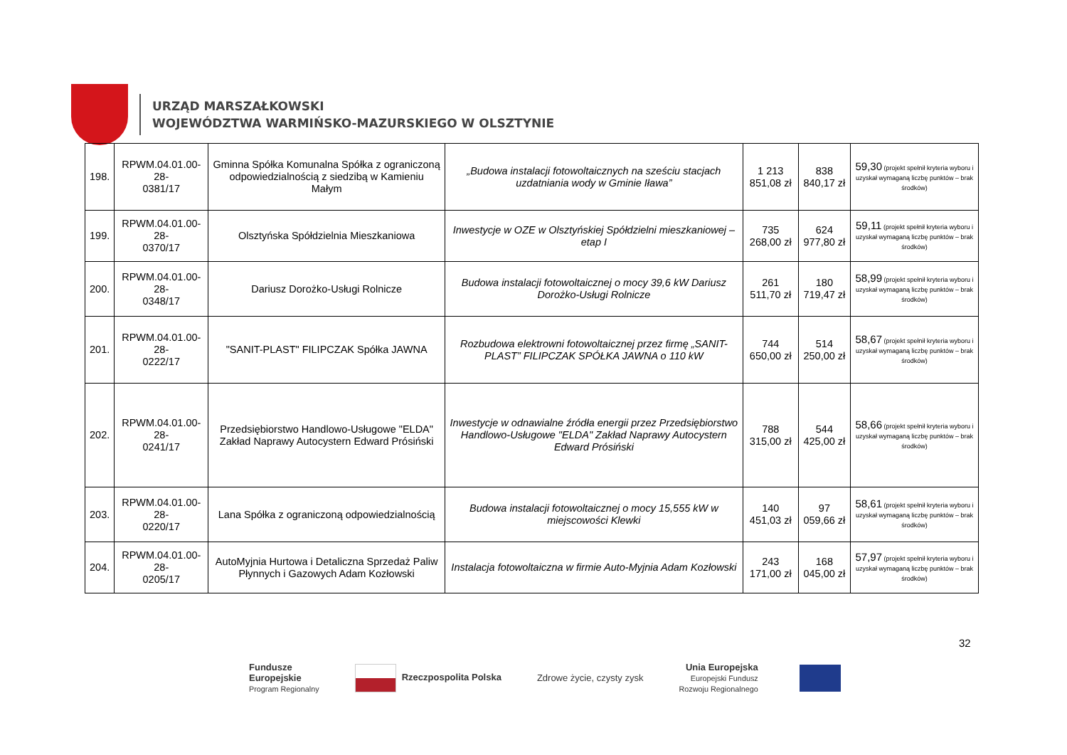URZĄD MARSZAŁKOWSKI
WOJEWÓDZTWA WARMIŃSKO-MAZURSKIEGO W OLSZTYNIE
| 198. | RPWM.04.01.00-28- 0381/17 | Gminna Spółka Komunalna Spółka z ograniczoną odpowiedzialnością z siedzibą w Kamieniu Małym | „Budowa instalacji fotowoltaicznych na sześciu stacjach uzdatniania wody w Gminie Iława” | 1 213 851,08 zł | 838 840,17 zł | 59,30 (projekt spełnił kryteria wyboru i uzyskał wymaganą liczbę punktów – brak środków) |
| 199. | RPWM.04.01.00-28- 0370/17 | Olsztyńska Spółdzielnia Mieszkaniowa | Inwestycje w OZE w Olsztyńskiej Spółdzielni mieszkaniowej – etap I | 735 268,00 zł | 624 977,80 zł | 59,11 (projekt spełnił kryteria wyboru i uzyskał wymaganą liczbę punktów – brak środków) |
| 200. | RPWM.04.01.00-28- 0348/17 | Dariusz Dorożko-Usługi Rolnicze | Budowa instalacji fotowoltaicznej o mocy 39,6 kW Dariusz Dorożko-Usługi Rolnicze | 261 511,70 zł | 180 719,47 zł | 58,99 (projekt spełnił kryteria wyboru i uzyskał wymaganą liczbę punktów – brak środków) |
| 201. | RPWM.04.01.00-28- 0222/17 | "SANIT-PLAST" FILIPCZAK Spółka JAWNA | Rozbudowa elektrowni fotowoltaicznej przez firmę „SANIT-PLAST” FILIPCZAK SPÓŁKA JAWNA o 110 kW | 744 650,00 zł | 514 250,00 zł | 58,67 (projekt spełnił kryteria wyboru i uzyskał wymaganą liczbę punktów – brak środków) |
| 202. | RPWM.04.01.00-28- 0241/17 | Przedsiębiorstwo Handlowo-Usługowe "ELDA" Zakład Naprawy Autocystern Edward Prósiński | Inwestycje w odnawialne źródła energii przez Przedsiębiorstwo Handlowo-Usługowe "ELDA" Zakład Naprawy Autocystern Edward Prósiński | 788 315,00 zł | 544 425,00 zł | 58,66 (projekt spełnił kryteria wyboru i uzyskał wymaganą liczbę punktów – brak środków) |
| 203. | RPWM.04.01.00-28- 0220/17 | Lana Spółka z ograniczoną odpowiedzialnością | Budowa instalacji fotowoltaicznej o mocy 15,555 kW w miejscowości Klewki | 140 451,03 zł | 97 059,66 zł | 58,61 (projekt spełnił kryteria wyboru i uzyskał wymaganą liczbę punktów – brak środków) |
| 204. | RPWM.04.01.00-28- 0205/17 | AutoMyjnia Hurtowa i Detaliczna Sprzedaż Paliw Płynnych i Gazowych Adam Kozłowski | Instalacja fotowoltaiczna w firmie Auto-Myjnia Adam Kozłowski | 243 171,00 zł | 168 045,00 zł | 57,97 (projekt spełnił kryteria wyboru i uzyskał wymaganą liczbę punktów – brak środków) |
32
Fundusze
Europejskie
Program Regionalny
Rzeczpospolita Polska Zdrowe życie, czysty zysk
Unia Europejska
Europejski Fundusz
Rozwoju Regionalnego